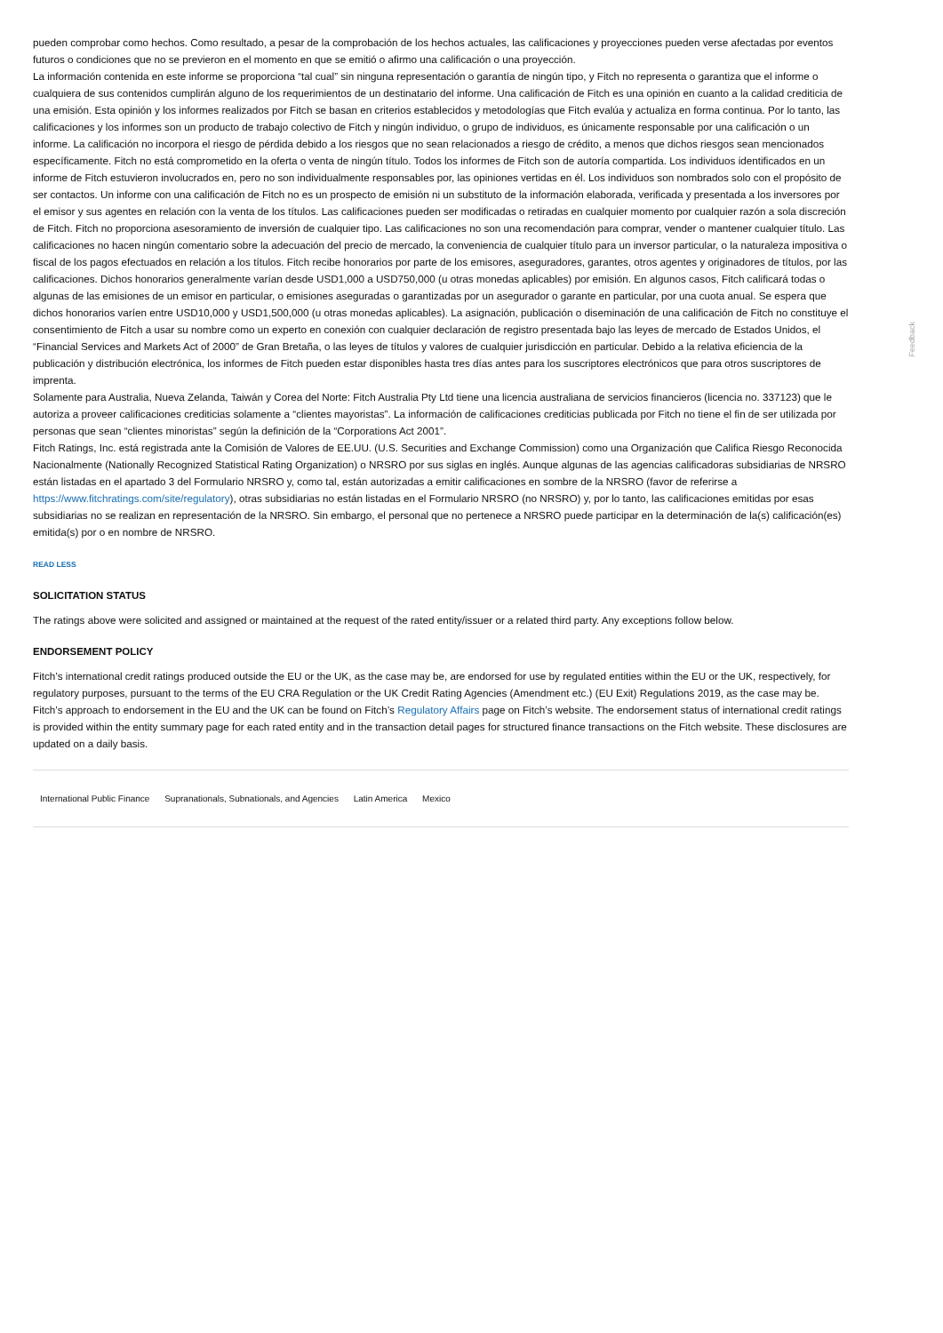pueden comprobar como hechos. Como resultado, a pesar de la comprobación de los hechos actuales, las calificaciones y proyecciones pueden verse afectadas por eventos futuros o condiciones que no se previeron en el momento en que se emitió o afirmo una calificación o una proyección.
La información contenida en este informe se proporciona “tal cual” sin ninguna representación o garantía de ningún tipo, y Fitch no representa o garantiza que el informe o cualquiera de sus contenidos cumplirán alguno de los requerimientos de un destinatario del informe. Una calificación de Fitch es una opinión en cuanto a la calidad crediticia de una emisión. Esta opinión y los informes realizados por Fitch se basan en criterios establecidos y metodologías que Fitch evalúa y actualiza en forma continua. Por lo tanto, las calificaciones y los informes son un producto de trabajo colectivo de Fitch y ningún individuo, o grupo de individuos, es únicamente responsable por una calificación o un informe. La calificación no incorpora el riesgo de pérdida debido a los riesgos que no sean relacionados a riesgo de crédito, a menos que dichos riesgos sean mencionados específicamente. Fitch no está comprometido en la oferta o venta de ningún título. Todos los informes de Fitch son de autoría compartida. Los individuos identificados en un informe de Fitch estuvieron involucrados en, pero no son individualmente responsables por, las opiniones vertidas en él. Los individuos son nombrados solo con el propósito de ser contactos. Un informe con una calificación de Fitch no es un prospecto de emisión ni un substituto de la información elaborada, verificada y presentada a los inversores por el emisor y sus agentes en relación con la venta de los títulos. Las calificaciones pueden ser modificadas o retiradas en cualquier momento por cualquier razón a sola discreción de Fitch. Fitch no proporciona asesoramiento de inversión de cualquier tipo. Las calificaciones no son una recomendación para comprar, vender o mantener cualquier título. Las calificaciones no hacen ningún comentario sobre la adecuación del precio de mercado, la conveniencia de cualquier título para un inversor particular, o la naturaleza impositiva o fiscal de los pagos efectuados en relación a los títulos. Fitch recibe honorarios por parte de los emisores, aseguradores, garantes, otros agentes y originadores de títulos, por las calificaciones. Dichos honorarios generalmente varían desde USD1,000 a USD750,000 (u otras monedas aplicables) por emisión. En algunos casos, Fitch calificará todas o algunas de las emisiones de un emisor en particular, o emisiones aseguradas o garantizadas por un asegurador o garante en particular, por una cuota anual. Se espera que dichos honorarios varíen entre USD10,000 y USD1,500,000 (u otras monedas aplicables). La asignación, publicación o diseminación de una calificación de Fitch no constituye el consentimiento de Fitch a usar su nombre como un experto en conexión con cualquier declaración de registro presentada bajo las leyes de mercado de Estados Unidos, el “Financial Services and Markets Act of 2000” de Gran Bretaña, o las leyes de títulos y valores de cualquier jurisdicción en particular. Debido a la relativa eficiencia de la publicación y distribución electrónica, los informes de Fitch pueden estar disponibles hasta tres días antes para los suscriptores electrónicos que para otros suscriptores de imprenta.
Solamente para Australia, Nueva Zelanda, Taiwán y Corea del Norte: Fitch Australia Pty Ltd tiene una licencia australiana de servicios financieros (licencia no. 337123) que le autoriza a proveer calificaciones crediticias solamente a “clientes mayoristas”. La información de calificaciones crediticias publicada por Fitch no tiene el fin de ser utilizada por personas que sean “clientes minoristas” según la definición de la “Corporations Act 2001”.
Fitch Ratings, Inc. está registrada ante la Comisión de Valores de EE.UU. (U.S. Securities and Exchange Commission) como una Organización que Califica Riesgo Reconocida Nacionalmente (Nationally Recognized Statistical Rating Organization) o NRSRO por sus siglas en inglés. Aunque algunas de las agencias calificadoras subsidiarias de NRSRO están listadas en el apartado 3 del Formulario NRSRO y, como tal, están autorizadas a emitir calificaciones en sombre de la NRSRO (favor de referirse a https://www.fitchratings.com/site/regulatory), otras subsidiarias no están listadas en el Formulario NRSRO (no NRSRO) y, por lo tanto, las calificaciones emitidas por esas subsidiarias no se realizan en representación de la NRSRO. Sin embargo, el personal que no pertenece a NRSRO puede participar en la determinación de la(s) calificación(es) emitida(s) por o en nombre de NRSRO.
READ LESS
SOLICITATION STATUS
The ratings above were solicited and assigned or maintained at the request of the rated entity/issuer or a related third party. Any exceptions follow below.
ENDORSEMENT POLICY
Fitch’s international credit ratings produced outside the EU or the UK, as the case may be, are endorsed for use by regulated entities within the EU or the UK, respectively, for regulatory purposes, pursuant to the terms of the EU CRA Regulation or the UK Credit Rating Agencies (Amendment etc.) (EU Exit) Regulations 2019, as the case may be. Fitch’s approach to endorsement in the EU and the UK can be found on Fitch’s Regulatory Affairs page on Fitch’s website. The endorsement status of international credit ratings is provided within the entity summary page for each rated entity and in the transaction detail pages for structured finance transactions on the Fitch website. These disclosures are updated on a daily basis.
International Public Finance Supranationals, Subnationals, and Agencies Latin America Mexico
Feedback